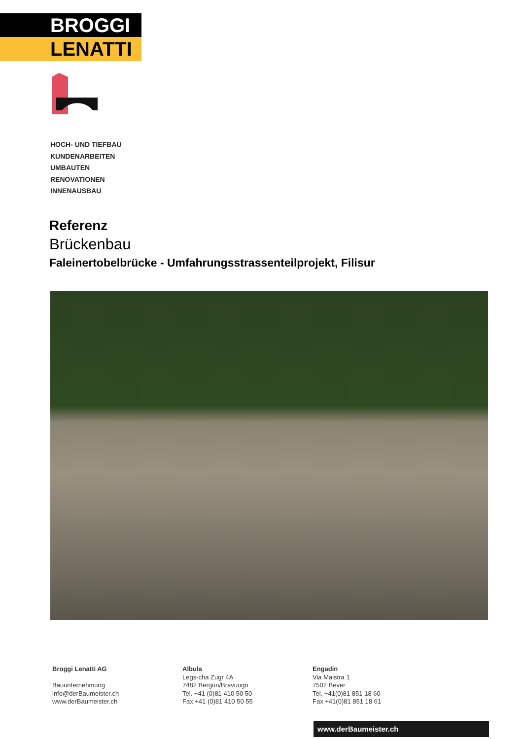BROGGI
LENATTI
HOCH- UND TIEFBAU
KUNDENARBEITEN
UMBAUTEN
RENOVATIONEN
INNENAUSBAU
Referenz
Brückenbau
Faleinertobelbrücke - Umfahrungsstrassenteilprojekt, Filisur
Broggi Lenatti AG
Bauunternehmung
info@derBaumeister.ch
www.derBaumeister.ch
Albula
Legs-cha Zugr 4A
7482 Bergün/Bravuogn
Tel. +41 (0)81 410 50 50
Fax +41 (0)81 410 50 55
Engadin
Via Maistra 1
7502 Bever
Tel. +41(0)81 851 18 60
Fax +41(0)81 851 18 61
www.derBaumeister.ch